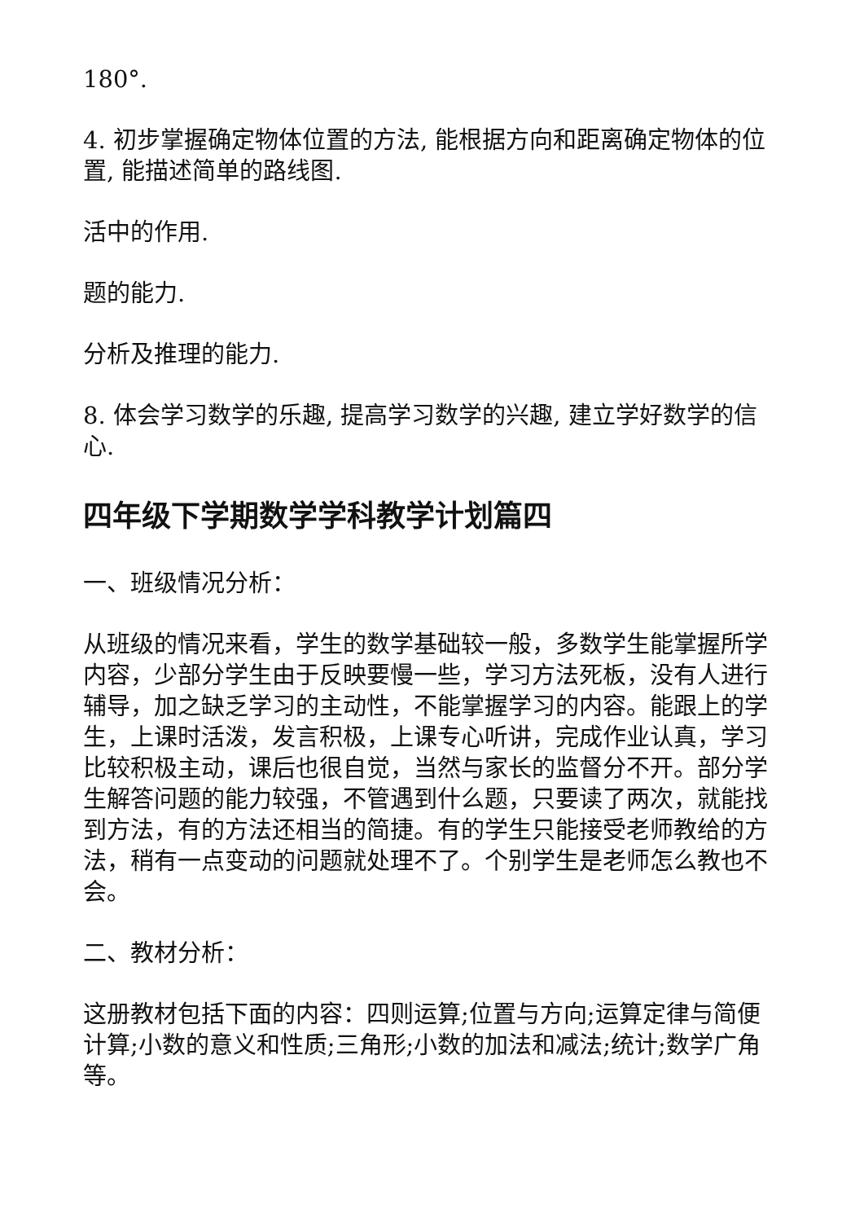180°.
4. 初步掌握确定物体位置的方法, 能根据方向和距离确定物体的位置, 能描述简单的路线图.
活中的作用.
题的能力.
分析及推理的能力.
8. 体会学习数学的乐趣, 提高学习数学的兴趣, 建立学好数学的信心.
四年级下学期数学学科教学计划篇四
一、班级情况分析：
从班级的情况来看，学生的数学基础较一般，多数学生能掌握所学内容，少部分学生由于反映要慢一些，学习方法死板，没有人进行辅导，加之缺乏学习的主动性，不能掌握学习的内容。能跟上的学生，上课时活泼，发言积极，上课专心听讲，完成作业认真，学习比较积极主动，课后也很自觉，当然与家长的监督分不开。部分学生解答问题的能力较强，不管遇到什么题，只要读了两次，就能找到方法，有的方法还相当的简捷。有的学生只能接受老师教给的方法，稍有一点变动的问题就处理不了。个别学生是老师怎么教也不会。
二、教材分析：
这册教材包括下面的内容：四则运算;位置与方向;运算定律与简便计算;小数的意义和性质;三角形;小数的加法和减法;统计;数学广角等。